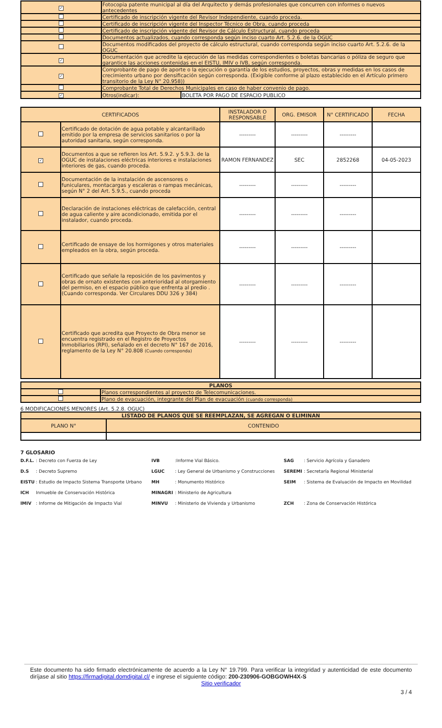| ✓ | Fotocopia patente municipal al día del Arquitecto y demás profesionales que concurren con informes o nuevos antecedentes | |
| | Certificado de inscripción vigente del Revisor Independiente, cuando proceda. | |
| | Certificado de inscripción vigente del Inspector Técnico de Obra, cuando proceda | |
| | Certificado de inscripción vigente del Revisor de Cálculo Estructural, cuando proceda | |
| | Documentos actualizados, cuando corresponda según inciso cuarto Art. 5.2.6. de la OGUC | |
| | Documentos modificados del proyecto de cálculo estructural, cuando corresponda según inciso cuarto Art. 5.2.6. de la OGUC | |
| ✓ | Documentación que acredite la ejecución de las medidas correspondientes o boletas bancarias o póliza de seguro que garantice las acciones contenidas en el EISTU, IMIV o IVB, según corresponda. | |
| ✓ | Comprobante de pago de aporte o la ejecución o garantía de los estudios, proyectos, obras y medidas en los casos de crecimiento urbano por densificación según corresponda. (Exigible conforme al plazo establecido en el Artículo primero transitorio de la Ley N° 20.958)) | |
| | Comprobante Total de Derechos Municipales en caso de haber convenio de pago. | |
| ✓ | Otros(indicar): | BOLETA POR PAGO DE ESPACIO PUBLICO |
| CERTIFICADOS | | INSTALADOR O RESPONSABLE | ORG. EMISOR | N° CERTIFICADO | FECHA |
| --- | --- | --- | --- | --- | --- |
| | Certificado de dotación de agua potable y alcantarillado emitido por la empresa de servicios sanitarios o por la autoridad sanitaria, según corresponda. | --------- | --------- | --------- | |
| ✓ | Documentos a que se refieren los Art. 5.9.2. y 5.9.3. de la OGUC de instalaciones eléctricas interiores e instalaciones interiores de gas, cuando proceda. | RAMON FERNANDEZ | SEC | 2852268 | 04-05-2023 |
| | Documentación de la instalación de ascensores o funiculares, montacargas y escaleras o rampas mecánicas, según N° 2 del Art. 5.9.5., cuando proceda | --------- | --------- | --------- | |
| | Declaración de instaciones eléctricas de calefacción, central de agua caliente y aire acondicionado, emitida por el instalador, cuando proceda. | --------- | --------- | --------- | |
| | Certificado de ensaye de los hormigones y otros materiales empleados en la obra, según proceda. | --------- | --------- | --------- | |
| | Certificado que señale la reposición de los pavimentos y obras de ornato existentes con anterioridad al otorgamiento del permiso, en el espacio público que enfrenta al predio .(Cuando corresponda. Ver Circulares DDU 326 y 384) | --------- | --------- | --------- | |
| | Certificado que acredita que Proyecto de Obra menor se encuentra registrado en el Registro de Proyectos Inmobiliarios (RPI), señalado en el decreto N° 167 de 2016, reglamento de la Ley N° 20.808 (Cuando corresponda) | --------- | --------- | --------- | |
| PLANOS | |
| --- | --- |
| | Planos correspondientes al proyecto de Telecomunicaciones. |
| | Plano de evacuación, integrante del Plan de evacuación (cuando corresponda) |
6 MODIFICACIONES MENORES (Art. 5.2.8. OGUC)
| LISTADO DE PLANOS QUE SE REEMPLAZAN, SE AGREGAN O ELIMINAN | |
| --- | --- |
| PLANO N° | CONTENIDO |
7 GLOSARIO
| D.F.L. | : Decreto con Fuerza de Ley | IVB | :Informe Vial Básico. | SAG | : Servicio Agrícola y Ganadero |
| D.S | : Decreto Supremo | LGUC | : Ley General de Urbanismo y Construcciones | SEREMI | : Secretaría Regional Ministerial |
| EISTU | : Estudio de Impacto Sistema Transporte Urbano | MH | : Monumento Histórico | SEIM | : Sistema de Evaluación de Impacto en Movilidad |
| ICH | Inmueble de Conservación Histórica | MINAGRI | : Ministerio de Agricultura | | |
| IMIV | : Informe de Mitigación de Impacto Vial | MINVU | : Ministerio de Vivienda y Urbanismo | ZCH | : Zona de Conservación Histórica |
Este documento ha sido firmado electrónicamente de acuerdo a la Ley N° 19.799. Para verificar la integridad y autenticidad de este documento diríjase al sitio https://firmadigital.domdigital.cl/ e ingrese el siguiente código: 200-230906-GOBGOWH4X-S
Sitio verificador
3 / 4